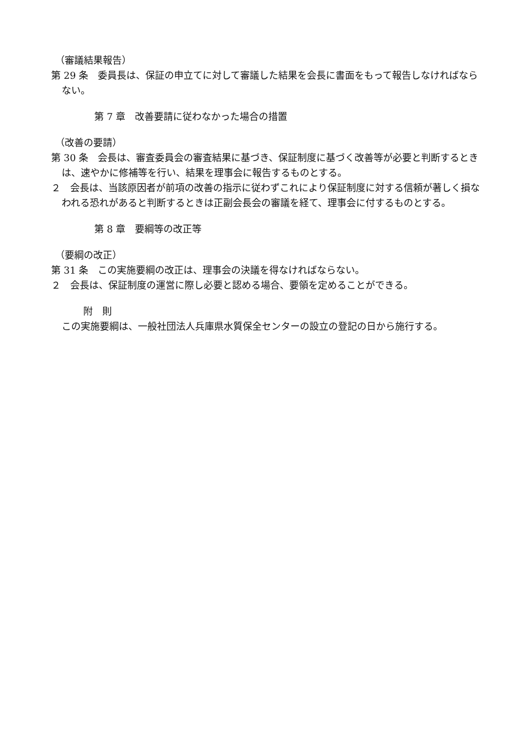（審議結果報告）
第 29 条　委員長は、保証の申立てに対して審議した結果を会長に書面をもって報告しなければならない。
第 7 章　改善要請に従わなかった場合の措置
（改善の要請）
第 30 条　会長は、審査委員会の審査結果に基づき、保証制度に基づく改善等が必要と判断するときは、速やかに修補等を行い、結果を理事会に報告するものとする。
２　会長は、当該原因者が前項の改善の指示に従わずこれにより保証制度に対する信頼が著しく損なわれる恐れがあると判断するときは正副会長会の審議を経て、理事会に付するものとする。
第 8 章　要綱等の改正等
（要綱の改正）
第 31 条　この実施要綱の改正は、理事会の決議を得なければならない。
２　会長は、保証制度の運営に際し必要と認める場合、要領を定めることができる。
附　則
この実施要綱は、一般社団法人兵庫県水質保全センターの設立の登記の日から施行する。